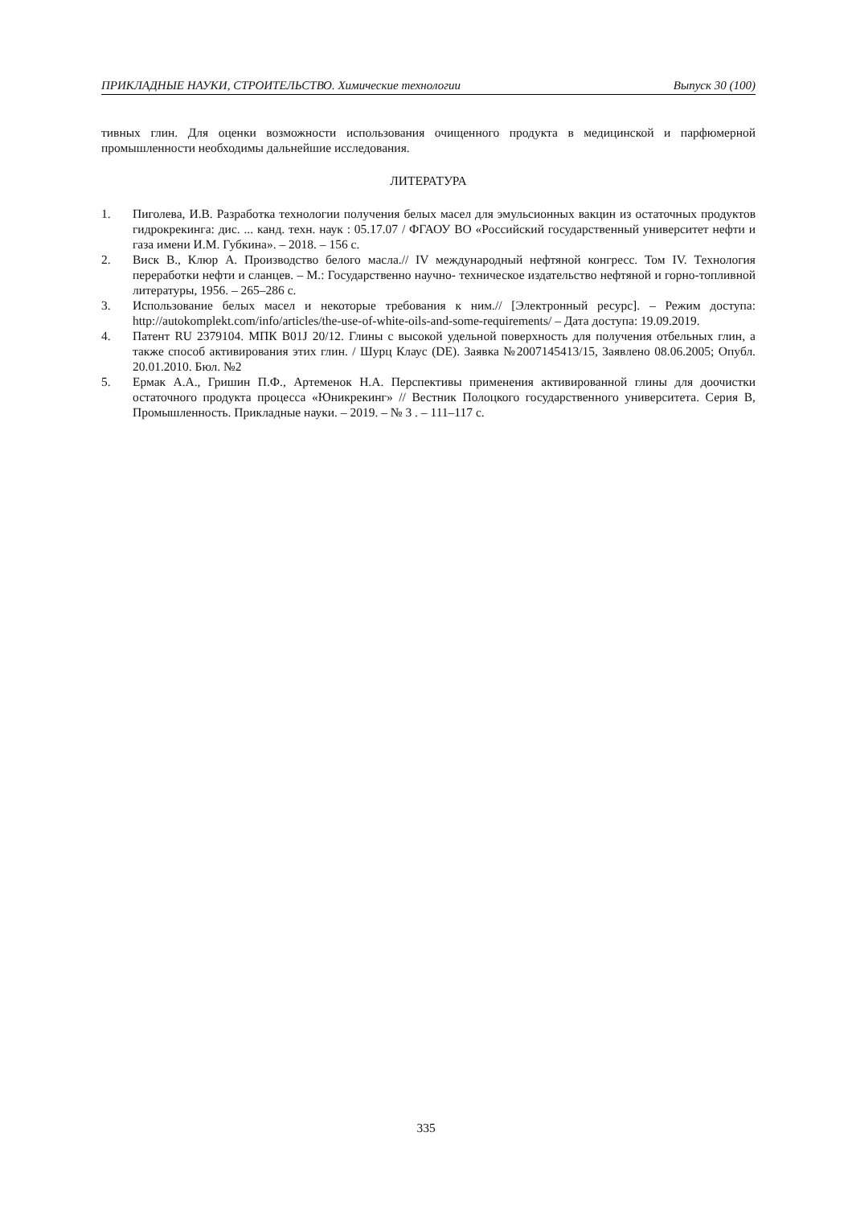ПРИКЛАДНЫЕ НАУКИ, СТРОИТЕЛЬСТВО. Химические технологии Выпуск 30 (100)
тивных глин. Для оценки возможности использования очищенного продукта в медицинской и парфюмерной промышленности необходимы дальнейшие исследования.
ЛИТЕРАТУРА
1. Пиголева, И.В. Разработка технологии получения белых масел для эмульсионных вакцин из остаточных продуктов гидрокрекинга: дис. ... канд. техн. наук : 05.17.07 / ФГАОУ ВО «Российский государственный университет нефти и газа имени И.М. Губкина». – 2018. – 156 с.
2. Виск В., Клюр А. Производство белого масла.// IV международный нефтяной конгресс. Том IV. Технология переработки нефти и сланцев. – М.: Государственно научно- техническое издательство нефтяной и горно-топливной литературы, 1956. – 265–286 с.
3. Использование белых масел и некоторые требования к ним.// [Электронный ресурс]. – Режим доступа: http://autokomplekt.com/info/articles/the-use-of-white-oils-and-some-requirements/ – Дата доступа: 19.09.2019.
4. Патент RU 2379104. МПК B01J 20/12. Глины с высокой удельной поверхность для получения отбельных глин, а также способ активирования этих глин. / Шурц Клаус (DE). Заявка №2007145413/15, Заявлено 08.06.2005; Опубл. 20.01.2010. Бюл. №2
5. Ермак А.А., Гришин П.Ф., Артеменок Н.А. Перспективы применения активированной глины для доочистки остаточного продукта процесса «Юникрекинг» // Вестник Полоцкого государственного университета. Серия B, Промышленность. Прикладные науки. – 2019. – № 3 . – 111–117 с.
335